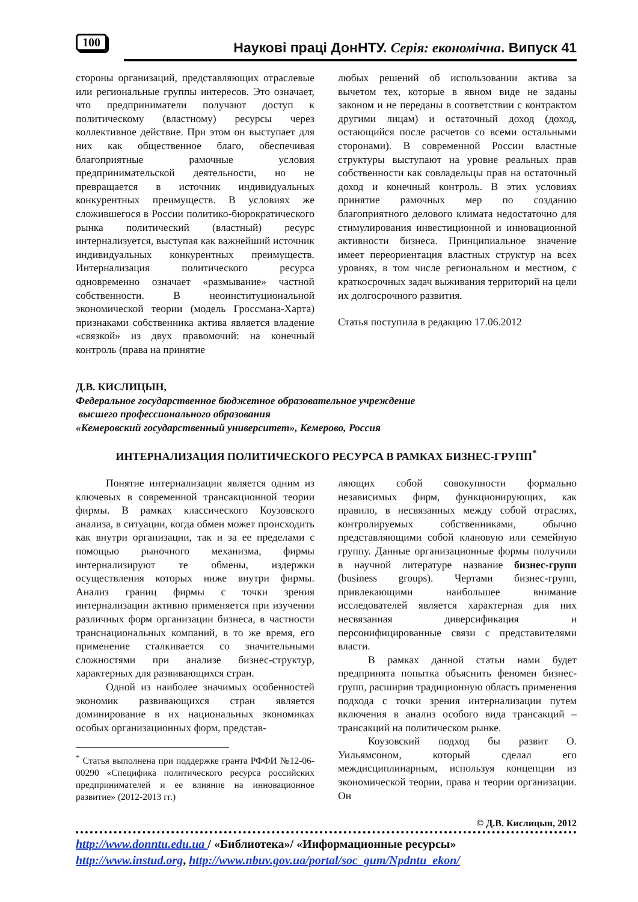100 Наукові праці ДонНТУ. Серія: економічна. Випуск 41
стороны организаций, представляющих отраслевые или региональные группы интересов. Это означает, что предприниматели получают доступ к политическому (властному) ресурсы через коллективное действие. При этом он выступает для них как общественное благо, обеспечивая благоприятные рамочные условия предпринимательской деятельности, но не превращается в источник индивидуальных конкурентных преимуществ. В условиях же сложившегося в России политико-бюрократического рынка политический (властный) ресурс интернализуется, выступая как важнейший источник индивидуальных конкурентных преимуществ. Интернализация политического ресурса одновременно означает «размывание» частной собственности. В неоинституциональной экономической теории (модель Гроссмана-Харта) признаками собственника актива является владение «связкой» из двух правомочий: на конечный контроль (права на принятие
любых решений об использовании актива за вычетом тех, которые в явном виде не заданы законом и не переданы в соответствии с контрактом другими лицам) и остаточный доход (доход, остающийся после расчетов со всеми остальными сторонами). В современной России властные структуры выступают на уровне реальных прав собственности как совладельцы прав на остаточный доход и конечный контроль. В этих условиях принятие рамочных мер по созданию благоприятного делового климата недостаточно для стимулирования инвестиционной и инновационной активности бизнеса. Принципиальное значение имеет переориентация властных структур на всех уровнях, в том числе региональном и местном, с краткосрочных задач выживания территорий на цели их долгосрочного развития.
Статья поступила в редакцию 17.06.2012
Д.В. КИСЛИЦЫН,
Федеральное государственное бюджетное образовательное учреждение
высшего профессионального образования
«Кемеровский государственный университет», Кемерово, Россия
ИНТЕРНАЛИЗАЦИЯ ПОЛИТИЧЕСКОГО РЕСУРСА В РАМКАХ БИЗНЕС-ГРУПП<sup>*</sup>
Понятие интернализации является одним из ключевых в современной трансакционной теории фирмы. В рамках классического Коузовского анализа, в ситуации, когда обмен может происходить как внутри организации, так и за ее пределами с помощью рыночного механизма, фирмы интернализируют те обмены, издержки осуществления которых ниже внутри фирмы. Анализ границ фирмы с точки зрения интернализации активно применяется при изучении различных форм организации бизнеса, в частности транснациональных компаний, в то же время, его применение сталкивается со значительными сложностями при анализе бизнес-структур, характерных для развивающихся стран.
Одной из наиболее значимых особенностей экономик развивающихся стран является доминирование в их национальных экономиках особых организационных форм, представ-
<sup>*</sup> Статья выполнена при поддержке гранта РФФИ №12-06-00290 «Специфика политического ресурса российских предпринимателей и ее влияние на инновационное развитие» (2012-2013 гг.)
ляющих собой совокупности формально независимых фирм, функционирующих, как правило, в несвязанных между собой отраслях, контролируемых собственниками, обычно представляющими собой клановую или семейную группу. Данные организационные формы получили в научной литературе название бизнес-групп (business groups). Чертами бизнес-групп, привлекающими наибольшее внимание исследователей является характерная для них несвязанная диверсификация и персонифицированные связи с представителями власти.
В рамках данной статьи нами будет предпринята попытка объяснить феномен бизнес-групп, расширив традиционную область применения подхода с точки зрения интернализации путем включения в анализ особого вида трансакций – трансакций на политическом рынке.
Коузовский подход бы развит О. Уильямсоном, который сделал его междисциплинарным, используя концепции из экономической теории, права и теории организации. Он
© Д.В. Кислицын, 2012
http://www.donntu.edu.ua / «Библиотека»/ «Информационные ресурсы»
http://www.instud.org, http://www.nbuv.gov.ua/portal/soc_gum/Npdntu_ekon/